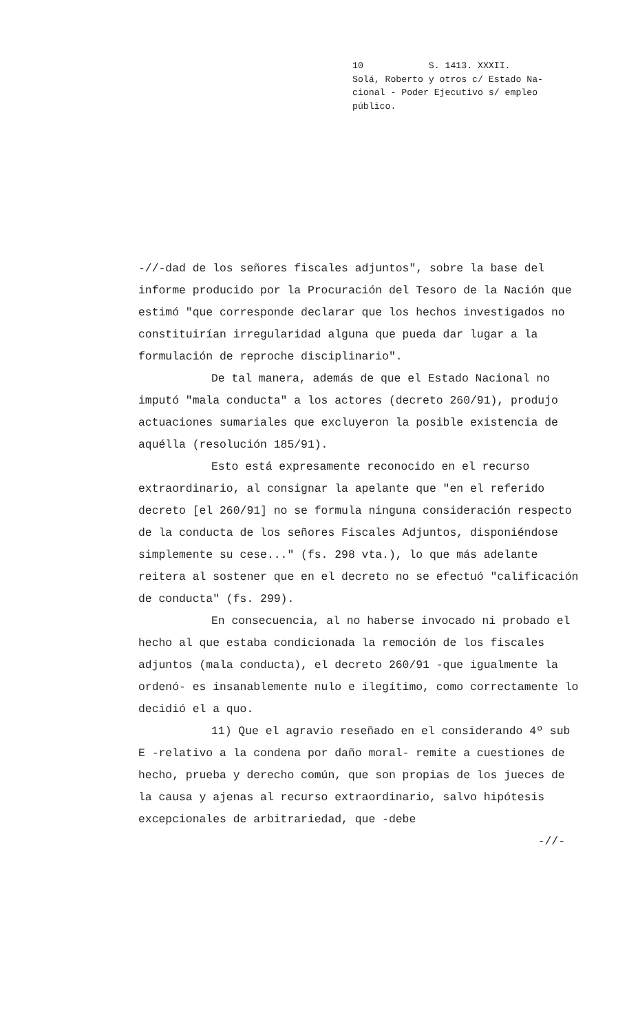10 S. 1413. XXXII.
Solá, Roberto y otros c/ Estado Na-
cional - Poder Ejecutivo s/ empleo
público.
-//-dad de los señores fiscales adjuntos", sobre la base del informe producido por la Procuración del Tesoro de la Nación que estimó "que corresponde declarar que los hechos investigados no constituirían irregularidad alguna que pueda dar lugar a la formulación de reproche disciplinario".
De tal manera, además de que el Estado Nacional no imputó "mala conducta" a los actores (decreto 260/91), produjo actuaciones sumariales que excluyeron la posible existencia de aquélla (resolución 185/91).
Esto está expresamente reconocido en el recurso extraordinario, al consignar la apelante que "en el referido decreto [el 260/91] no se formula ninguna consideración respecto de la conducta de los señores Fiscales Adjuntos, disponiéndose simplemente su cese..." (fs. 298 vta.), lo que más adelante reitera al sostener que en el decreto no se efectuó "calificación de conducta" (fs. 299).
En consecuencia, al no haberse invocado ni probado el hecho al que estaba condicionada la remoción de los fiscales adjuntos (mala conducta), el decreto 260/91 -que igualmente la ordenó- es insanablemente nulo e ilegítimo, como correctamente lo decidió el a quo.
11) Que el agravio reseñado en el considerando 4º sub E -relativo a la condena por daño moral- remite a cuestiones de hecho, prueba y derecho común, que son propias de los jueces de la causa y ajenas al recurso extraordinario, salvo hipótesis excepcionales de arbitrariedad, que -debe
-//-